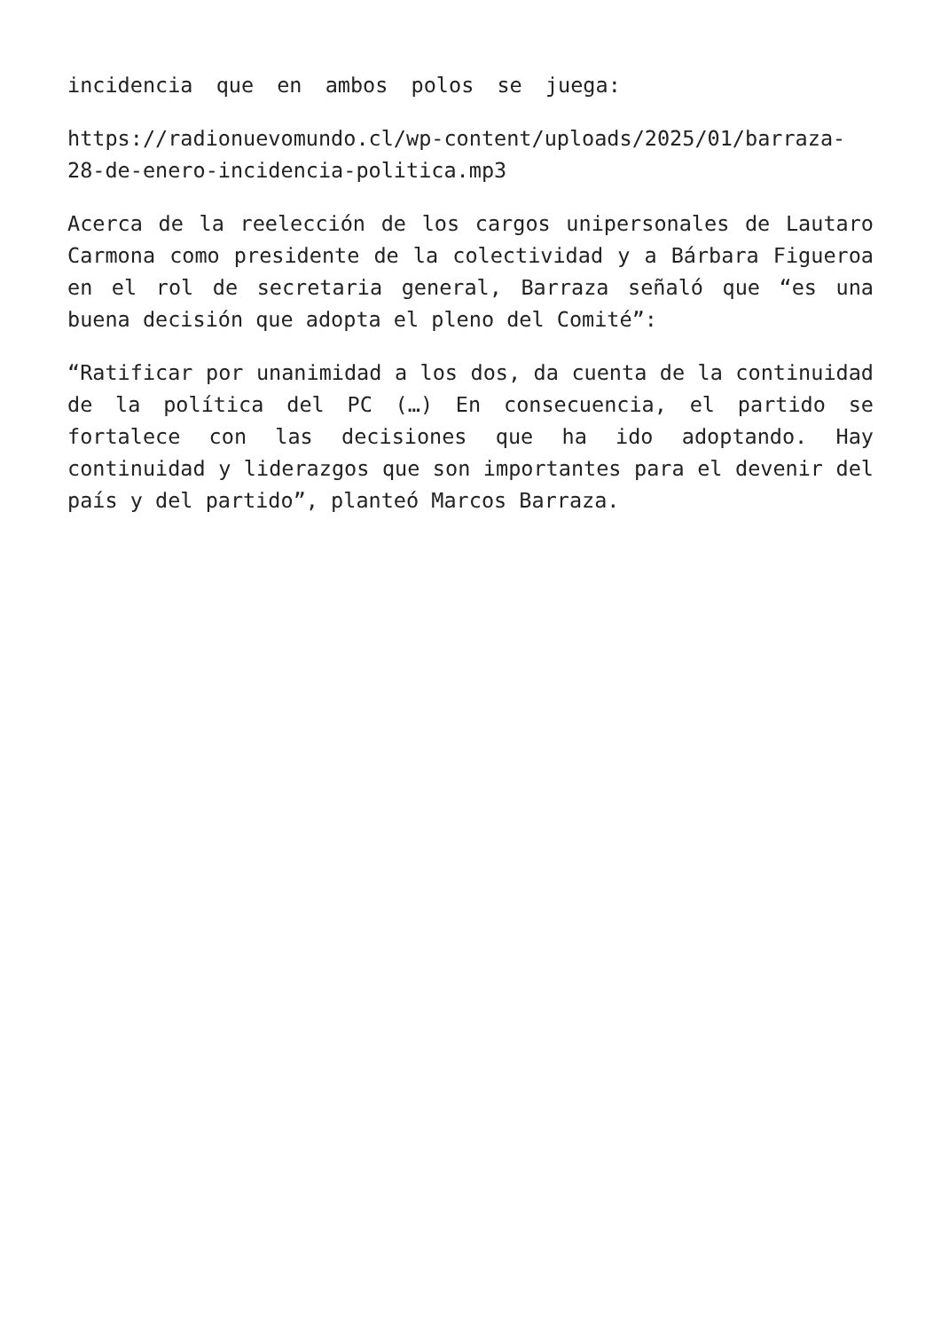incidencia que en ambos polos se juega:
https://radionuevomundo.cl/wp-content/uploads/2025/01/barraza-28-de-enero-incidencia-politica.mp3
Acerca de la reelección de los cargos unipersonales de Lautaro Carmona como presidente de la colectividad y a Bárbara Figueroa en el rol de secretaria general, Barraza señaló que “es una buena decisión que adopta el pleno del Comité”:
“Ratificar por unanimidad a los dos, da cuenta de la continuidad de la política del PC (…) En consecuencia, el partido se fortalece con las decisiones que ha ido adoptando. Hay continuidad y liderazgos que son importantes para el devenir del país y del partido”, planteó Marcos Barraza.